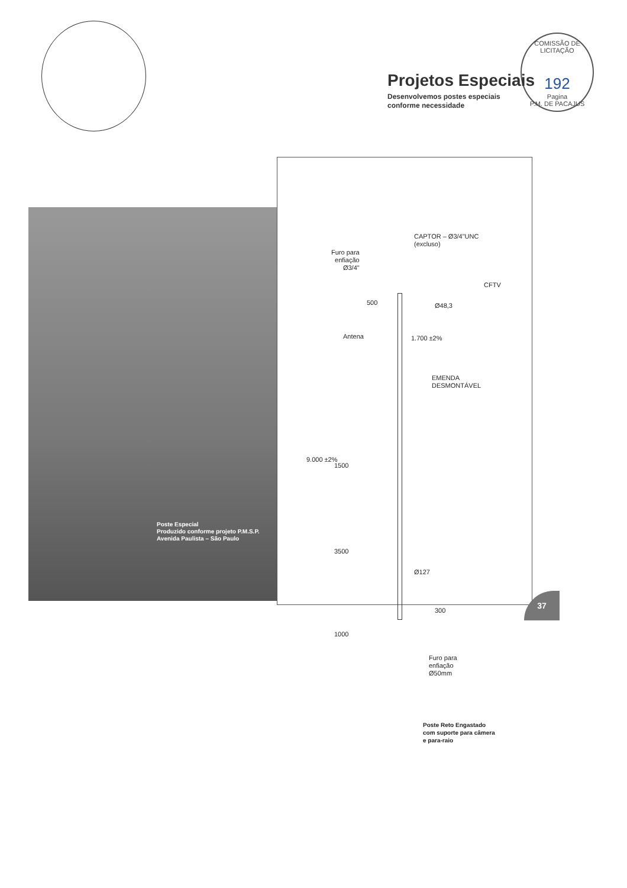COMISSÃO DE LICITAÇÃO
192
Pagina
P.M. DE PACAJUS
Projetos Especiais
Desenvolvemos postes especiais
conforme necessidade
Poste Especial
Produzido conforme projeto P.M.S.P.
Avenida Paulista – São Paulo
CAPTOR – Ø3/4"UNC
(excluso)
Furo para
enfiação
Ø3/4"
CFTV
500 Ø48,3
Antena 1.700 ±2%
EMENDA
DESMONTÁVEL
9.000 ±2%
1500
3500
Ø127
300
1000
Furo para
enfiação
Ø50mm
Poste Reto Engastado
com suporte para câmera
e para-raio
37